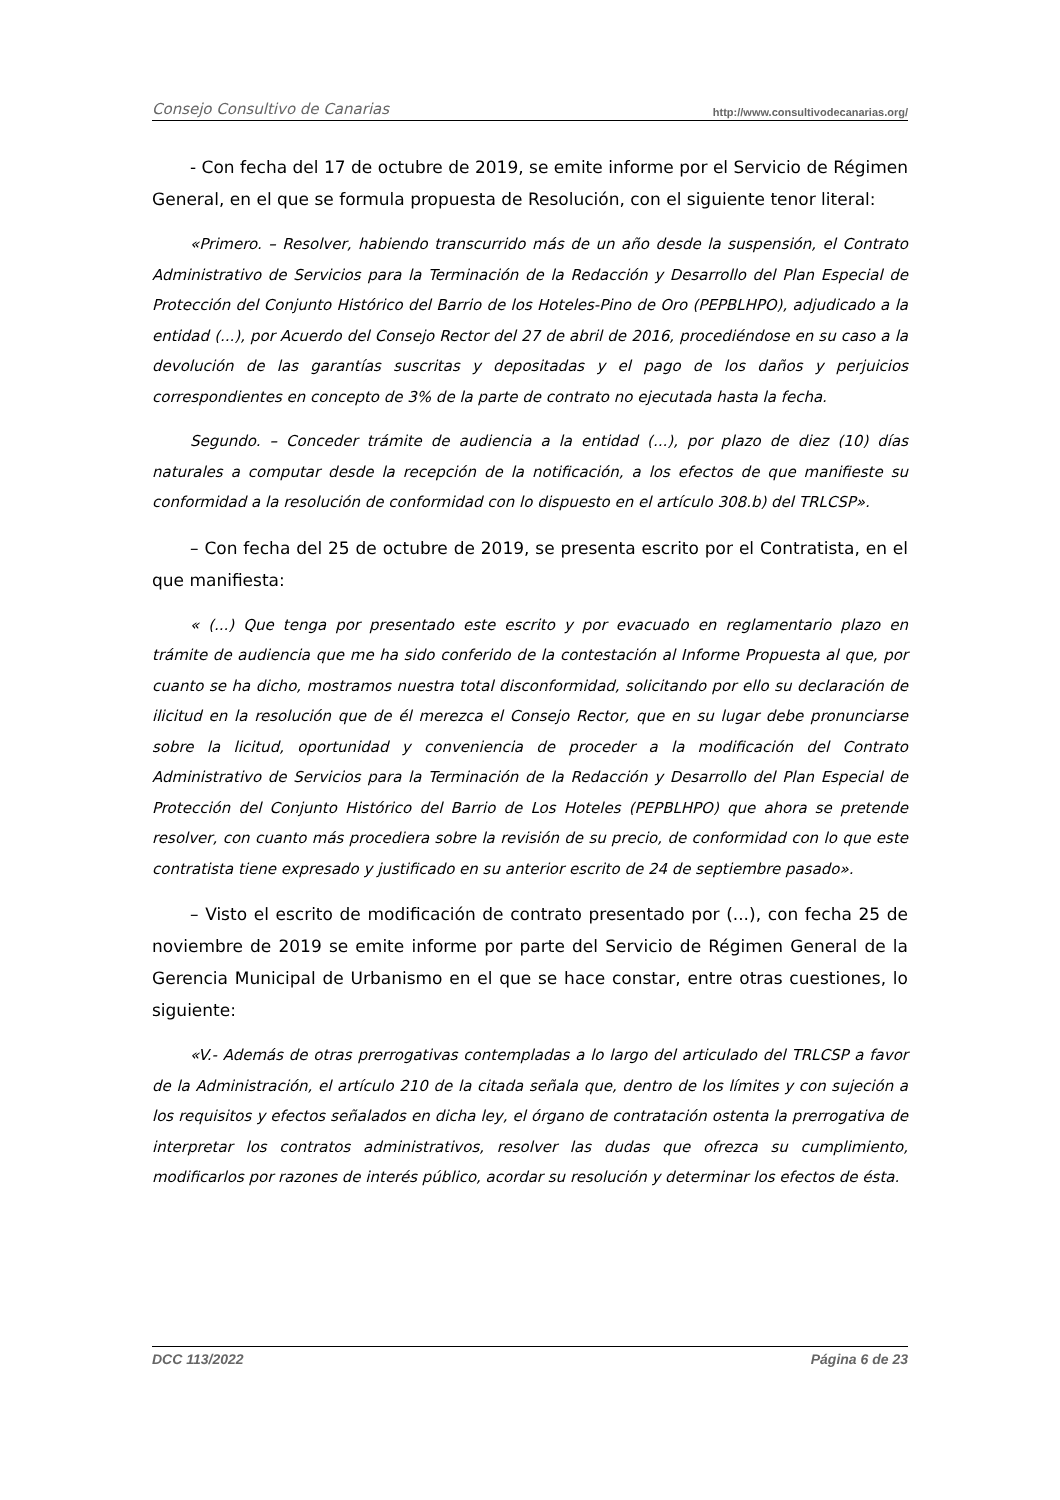Consejo Consultivo de Canarias http://www.consultivodecanarias.org/
- Con fecha del 17 de octubre de 2019, se emite informe por el Servicio de Régimen General, en el que se formula propuesta de Resolución, con el siguiente tenor literal:
«Primero. – Resolver, habiendo transcurrido más de un año desde la suspensión, el Contrato Administrativo de Servicios para la Terminación de la Redacción y Desarrollo del Plan Especial de Protección del Conjunto Histórico del Barrio de los Hoteles-Pino de Oro (PEPBLHPO), adjudicado a la entidad (...), por Acuerdo del Consejo Rector del 27 de abril de 2016, procediéndose en su caso a la devolución de las garantías suscritas y depositadas y el pago de los daños y perjuicios correspondientes en concepto de 3% de la parte de contrato no ejecutada hasta la fecha.
Segundo. – Conceder trámite de audiencia a la entidad (...), por plazo de diez (10) días naturales a computar desde la recepción de la notificación, a los efectos de que manifieste su conformidad a la resolución de conformidad con lo dispuesto en el artículo 308.b) del TRLCSP».
– Con fecha del 25 de octubre de 2019, se presenta escrito por el Contratista, en el que manifiesta:
« (...) Que tenga por presentado este escrito y por evacuado en reglamentario plazo en trámite de audiencia que me ha sido conferido de la contestación al Informe Propuesta al que, por cuanto se ha dicho, mostramos nuestra total disconformidad, solicitando por ello su declaración de ilicitud en la resolución que de él merezca el Consejo Rector, que en su lugar debe pronunciarse sobre la licitud, oportunidad y conveniencia de proceder a la modificación del Contrato Administrativo de Servicios para la Terminación de la Redacción y Desarrollo del Plan Especial de Protección del Conjunto Histórico del Barrio de Los Hoteles (PEPBLHPO) que ahora se pretende resolver, con cuanto más procediera sobre la revisión de su precio, de conformidad con lo que este contratista tiene expresado y justificado en su anterior escrito de 24 de septiembre pasado».
– Visto el escrito de modificación de contrato presentado por (...), con fecha 25 de noviembre de 2019 se emite informe por parte del Servicio de Régimen General de la Gerencia Municipal de Urbanismo en el que se hace constar, entre otras cuestiones, lo siguiente:
«V.- Además de otras prerrogativas contempladas a lo largo del articulado del TRLCSP a favor de la Administración, el artículo 210 de la citada señala que, dentro de los límites y con sujeción a los requisitos y efectos señalados en dicha ley, el órgano de contratación ostenta la prerrogativa de interpretar los contratos administrativos, resolver las dudas que ofrezca su cumplimiento, modificarlos por razones de interés público, acordar su resolución y determinar los efectos de ésta.
DCC 113/2022 Página 6 de 23